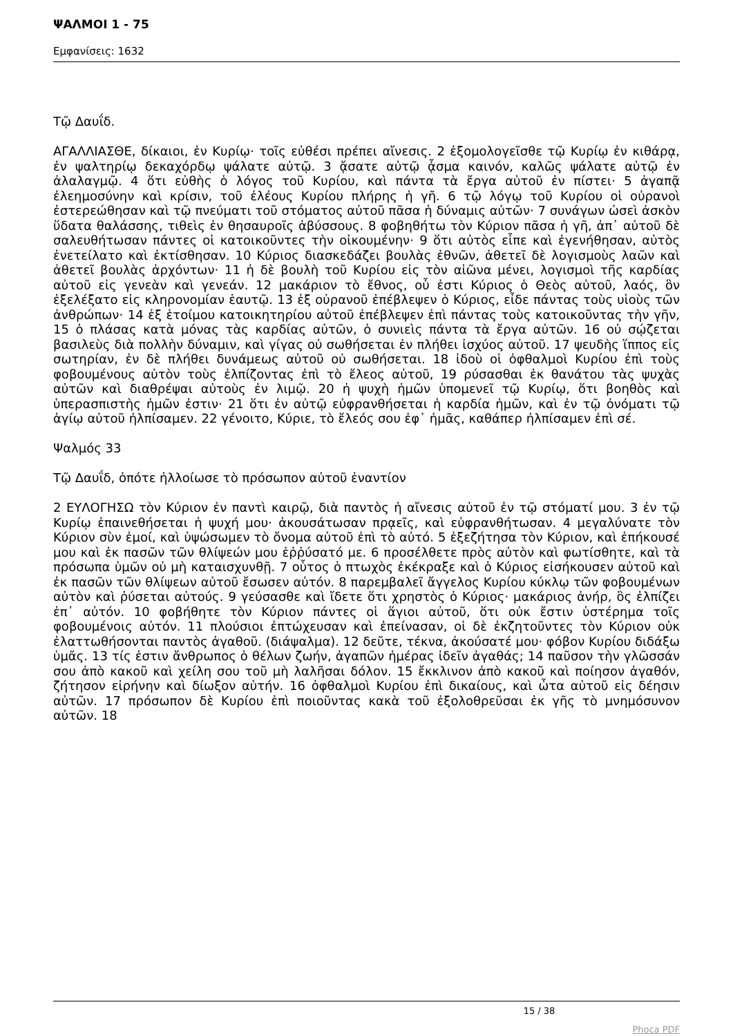ΨΑΛΜΟΙ 1 - 75
Εμφανίσεις: 1632
Τῷ Δαυΐδ.
ΑΓΑΛΛΙΑΣΘΕ, δίκαιοι, ἐν Κυρίῳ· τοῖς εὐθέσι πρέπει αἴνεσις. 2 ἐξομολογεῖσθε τῷ Κυρίῳ ἐν κιθάρᾳ, ἐν ψαλτηρίῳ δεκαχόρδῳ ψάλατε αὐτῷ. 3 ᾄσατε αὐτῷ ᾆσμα καινόν, καλῶς ψάλατε αὐτῷ ἐν ἀλαλαγμῷ. 4 ὅτι εὐθὴς ὁ λόγος τοῦ Κυρίου, καὶ πάντα τὰ ἔργα αὐτοῦ ἐν πίστει· 5 ἀγαπᾷ ἐλεημοσύνην καὶ κρίσιν, τοῦ ἐλέους Κυρίου πλήρης ἡ γῆ. 6 τῷ λόγῳ τοῦ Κυρίου οἱ οὐρανοὶ ἐστερεώθησαν καὶ τῷ πνεύματι τοῦ στόματος αὐτοῦ πᾶσα ἡ δύναμις αὐτῶν· 7 συνάγων ὡσεὶ ἀσκὸν ὕδατα θαλάσσης, τιθεὶς ἐν θησαυροῖς ἀβύσσους. 8 φοβηθήτω τὸν Κύριον πᾶσα ἡ γῆ, ἀπ᾿ αὐτοῦ δὲ σαλευθήτωσαν πάντες οἱ κατοικοῦντες τὴν οἰκουμένην· 9 ὅτι αὐτὸς εἶπε καὶ ἐγενήθησαν, αὐτὸς ἐνετείλατο καὶ ἐκτίσθησαν. 10 Κύριος διασκεδάζει βουλὰς ἐθνῶν, ἀθετεῖ δὲ λογισμοὺς λαῶν καὶ ἀθετεῖ βουλὰς ἀρχόντων· 11 ἡ δὲ βουλὴ τοῦ Κυρίου εἰς τὸν αἰῶνα μένει, λογισμοὶ τῆς καρδίας αὐτοῦ εἰς γενεὰν καὶ γενεάν. 12 μακάριον τὸ ἔθνος, οὗ ἐστι Κύριος ὁ Θεὸς αὐτοῦ, λαός, ὃν ἐξελέξατο εἰς κληρονομίαν ἑαυτῷ. 13 ἐξ οὐρανοῦ ἐπέβλεψεν ὁ Κύριος, εἶδε πάντας τοὺς υἱοὺς τῶν ἀνθρώπων· 14 ἐξ ἑτοίμου κατοικητηρίου αὐτοῦ ἐπέβλεψεν ἐπὶ πάντας τοὺς κατοικοῦντας τὴν γῆν, 15 ὁ πλάσας κατὰ μόνας τὰς καρδίας αὐτῶν, ὁ συνιεὶς πάντα τὰ ἔργα αὐτῶν. 16 οὐ σῴζεται βασιλεὺς διὰ πολλὴν δύναμιν, καὶ γίγας οὐ σωθήσεται ἐν πλήθει ἰσχύος αὐτοῦ. 17 ψευδὴς ἵππος εἰς σωτηρίαν, ἐν δὲ πλήθει δυνάμεως αὐτοῦ οὐ σωθήσεται. 18 ἰδοὺ οἱ ὀφθαλμοὶ Κυρίου ἐπὶ τοὺς φοβουμένους αὐτὸν τοὺς ἐλπίζοντας ἐπὶ τὸ ἔλεος αὐτοῦ, 19 ρύσασθαι ἐκ θανάτου τὰς ψυχὰς αὐτῶν καὶ διαθρέψαι αὐτοὺς ἐν λιμῷ. 20 ἡ ψυχὴ ἡμῶν ὑπομενεῖ τῷ Κυρίῳ, ὅτι βοηθὸς καὶ ὑπερασπιστὴς ἡμῶν ἐστιν· 21 ὅτι ἐν αὐτῷ εὐφρανθήσεται ἡ καρδία ἡμῶν, καὶ ἐν τῷ ὀνόματι τῷ ἁγίῳ αὐτοῦ ἠλπίσαμεν. 22 γένοιτο, Κύριε, τὸ ἔλεός σου ἐφ᾿ ἡμᾶς, καθάπερ ἠλπίσαμεν ἐπὶ σέ.
Ψαλμός 33
Τῷ Δαυΐδ, ὁπότε ἠλλοίωσε τὸ πρόσωπον αὐτοῦ ἐναντίον
2 ΕΥΛΟΓΗΣΩ τὸν Κύριον ἐν παντὶ καιρῷ, διὰ παντὸς ἡ αἴνεσις αὐτοῦ ἐν τῷ στόματί μου. 3 ἐν τῷ Κυρίῳ ἐπαινεθήσεται ἡ ψυχή μου· ἀκουσάτωσαν πρᾳεῖς, καὶ εὐφρανθήτωσαν. 4 μεγαλύνατε τὸν Κύριον σὺν ἐμοί, καὶ ὑψώσωμεν τὸ ὄνομα αὐτοῦ ἐπὶ τὸ αὐτό. 5 ἐξεζήτησα τὸν Κύριον, καὶ ἐπήκουσέ μου καὶ ἐκ πασῶν τῶν θλίψεών μου ἐῤῥύσατό με. 6 προσέλθετε πρὸς αὐτὸν καὶ φωτίσθητε, καὶ τὰ πρόσωπα ὑμῶν οὐ μὴ καταισχυνθῇ. 7 οὗτος ὁ πτωχὸς ἐκέκραξε καὶ ὁ Κύριος εἰσήκουσεν αὐτοῦ καὶ ἐκ πασῶν τῶν θλίψεων αὐτοῦ ἔσωσεν αὐτόν. 8 παρεμβαλεῖ ἄγγελος Κυρίου κύκλῳ τῶν φοβουμένων αὐτὸν καὶ ῥύσεται αὐτούς. 9 γεύσασθε καὶ ἴδετε ὅτι χρηστὸς ὁ Κύριος· μακάριος ἀνήρ, ὃς ἐλπίζει ἐπ᾿ αὐτόν. 10 φοβήθητε τὸν Κύριον πάντες οἱ ἅγιοι αὐτοῦ, ὅτι οὐκ ἔστιν ὑστέρημα τοῖς φοβουμένοις αὐτόν. 11 πλούσιοι ἐπτώχευσαν καὶ ἐπείνασαν, οἱ δὲ ἐκζητοῦντες τὸν Κύριον οὐκ ἐλαττωθήσονται παντὸς ἀγαθοῦ. (διάψαλμα). 12 δεῦτε, τέκνα, ἀκούσατέ μου· φόβον Κυρίου διδάξω ὑμᾶς. 13 τίς ἐστιν ἄνθρωπος ὁ θέλων ζωήν, ἀγαπῶν ἡμέρας ἰδεῖν ἀγαθάς; 14 παῦσον τὴν γλῶσσάν σου ἀπὸ κακοῦ καὶ χείλη σου τοῦ μὴ λαλῆσαι δόλον. 15 ἔκκλινον ἀπὸ κακοῦ καὶ ποίησον ἀγαθόν, ζήτησον εἰρήνην καὶ δίωξον αὐτήν. 16 ὀφθαλμοὶ Κυρίου ἐπὶ δικαίους, καὶ ὦτα αὐτοῦ εἰς δέησιν αὐτῶν. 17 πρόσωπον δὲ Κυρίου ἐπὶ ποιοῦντας κακὰ τοῦ ἐξολοθρεῦσαι ἐκ γῆς τὸ μνημόσυνον αὐτῶν. 18
15 / 38
Phoca PDF